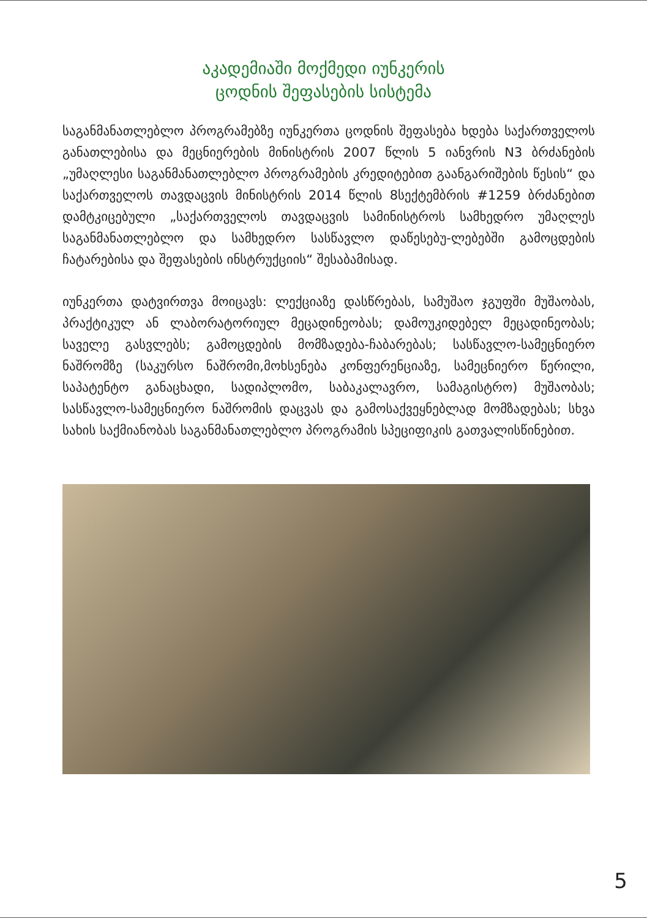აკადემიაში მოქმედი იუნკერის
ცოდნის შეფასების სისტემა
საგანმანათლებლო პროგრამებზე იუნკერთა ცოდნის შეფასება ხდება საქართველოს განათლებისა და მეცნიერების მინისტრის 2007 წლის 5 იანვრის N3 ბრძანების „უმაღლესი საგანმანათლებლო პროგრამების კრედიტებით გაანგარიშების წესის“ და საქართველოს თავდაცვის მინისტრის 2014 წლის 8სექტემბრის #1259 ბრძანებით დამტკიცებული „საქართველოს თავდაცვის სამინისტროს სამხედრო უმაღლეს საგანმანათლებლო და სამხედრო სასწავლო დაწესებუ-ლებებში გამოცდების ჩატარებისა და შეფასების ინსტრუქციის“ შესაბამისად.
იუნკერთა დატვირთვა მოიცავს: ლექციაზე დასწრებას, სამუშაო ჯგუფში მუშაობას, პრაქტიკულ ან ლაბორატორიულ მეცადინეობას; დამოუკიდებელ მეცადინეობას; საველე გასვლებს; გამოცდების მომზადება-ჩაბარებას; სასწავლო-სამეცნიერო ნაშრომზე (საკურსო ნაშრომი,მოხსენება კონფერენციაზე, სამეცნიერო წერილი, საპატენტო განაცხადი, სადიპლომო, საბაკალავრო, სამაგისტრო) მუშაობას; სასწავლო-სამეცნიერო ნაშრომის დაცვას და გამოსაქვეყნებლად მომზადებას; სხვა სახის საქმიანობას საგანმანათლებლო პროგრამის სპეციფიკის გათვალისწინებით.
5